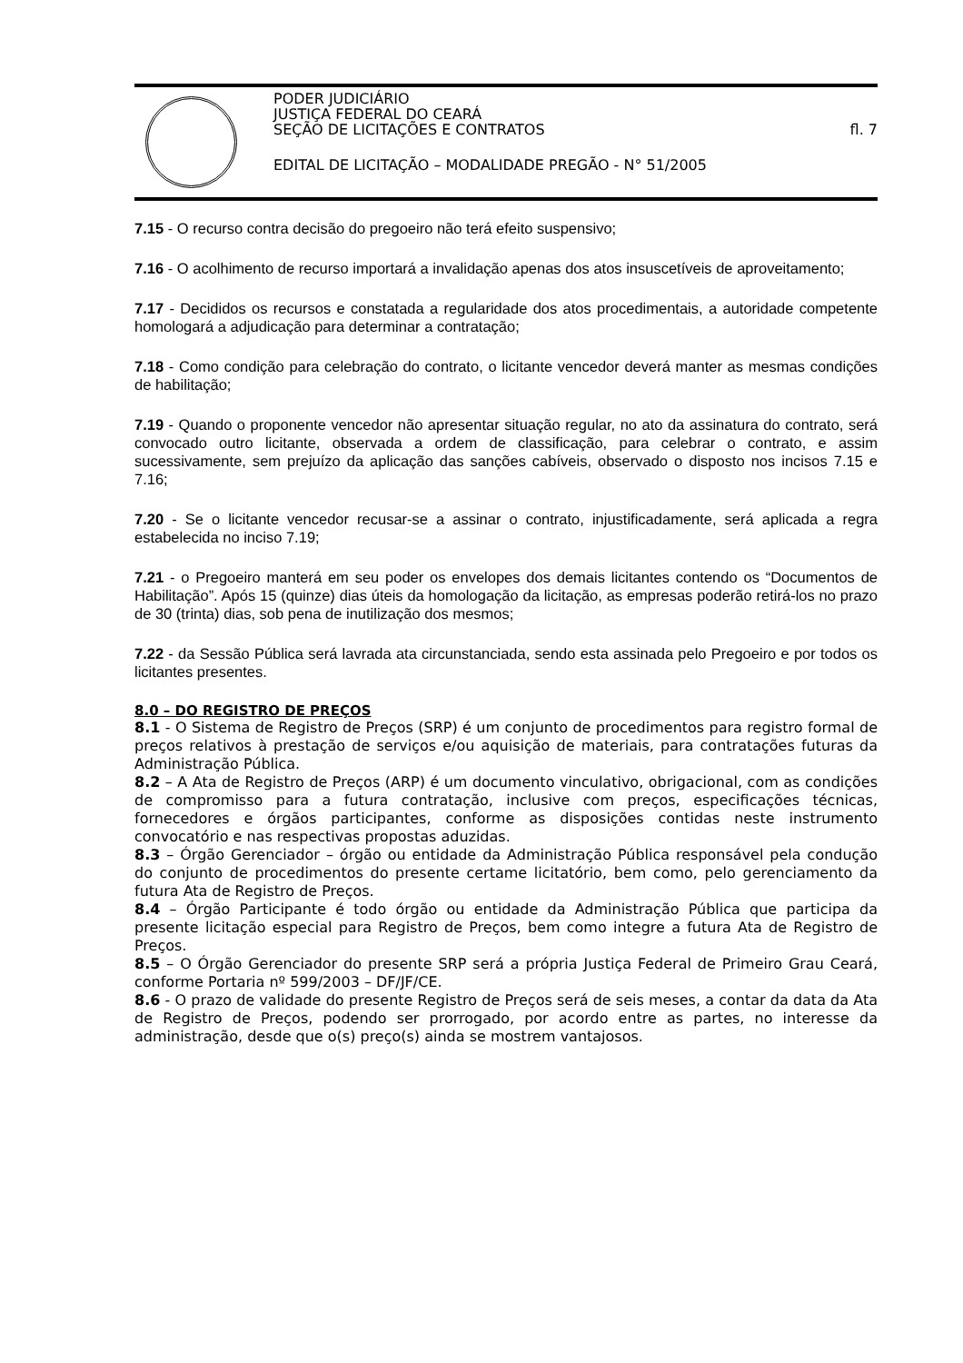PODER JUDICIÁRIO
JUSTIÇA FEDERAL DO CEARÁ
SEÇÃO DE LICITAÇÕES E CONTRATOS fl. 7
EDITAL DE LICITAÇÃO – MODALIDADE PREGÃO - N° 51/2005
7.15 - O recurso contra decisão do pregoeiro não terá efeito suspensivo;
7.16 - O acolhimento de recurso importará a invalidação apenas dos atos insuscetíveis de aproveitamento;
7.17 - Decididos os recursos e constatada a regularidade dos atos procedimentais, a autoridade competente homologará a adjudicação para determinar a contratação;
7.18 - Como condição para celebração do contrato, o licitante vencedor deverá manter as mesmas condições de habilitação;
7.19 - Quando o proponente vencedor não apresentar situação regular, no ato da assinatura do contrato, será convocado outro licitante, observada a ordem de classificação, para celebrar o contrato, e assim sucessivamente, sem prejuízo da aplicação das sanções cabíveis, observado o disposto nos incisos 7.15 e 7.16;
7.20 - Se o licitante vencedor recusar-se a assinar o contrato, injustificadamente, será aplicada a regra estabelecida no inciso 7.19;
7.21 - o Pregoeiro manterá em seu poder os envelopes dos demais licitantes contendo os “Documentos de Habilitação”. Após 15 (quinze) dias úteis da homologação da licitação, as empresas poderão retirá-los no prazo de 30 (trinta) dias, sob pena de inutilização dos mesmos;
7.22 - da Sessão Pública será lavrada ata circunstanciada, sendo esta assinada pelo Pregoeiro e por todos os licitantes presentes.
8.0 – DO REGISTRO DE PREÇOS
8.1 - O Sistema de Registro de Preços (SRP) é um conjunto de procedimentos para registro formal de preços relativos à prestação de serviços e/ou aquisição de materiais, para contratações futuras da Administração Pública.
8.2 – A Ata de Registro de Preços (ARP) é um documento vinculativo, obrigacional, com as condições de compromisso para a futura contratação, inclusive com preços, especificações técnicas, fornecedores e órgãos participantes, conforme as disposições contidas neste instrumento convocatório e nas respectivas propostas aduzidas.
8.3 – Órgão Gerenciador – órgão ou entidade da Administração Pública responsável pela condução do conjunto de procedimentos do presente certame licitatório, bem como, pelo gerenciamento da futura Ata de Registro de Preços.
8.4 – Órgão Participante é todo órgão ou entidade da Administração Pública que participa da presente licitação especial para Registro de Preços, bem como integre a futura Ata de Registro de Preços.
8.5 – O Órgão Gerenciador do presente SRP será a própria Justiça Federal de Primeiro Grau Ceará, conforme Portaria nº 599/2003 – DF/JF/CE.
8.6 - O prazo de validade do presente Registro de Preços será de seis meses, a contar da data da Ata de Registro de Preços, podendo ser prorrogado, por acordo entre as partes, no interesse da administração, desde que o(s) preço(s) ainda se mostrem vantajosos.